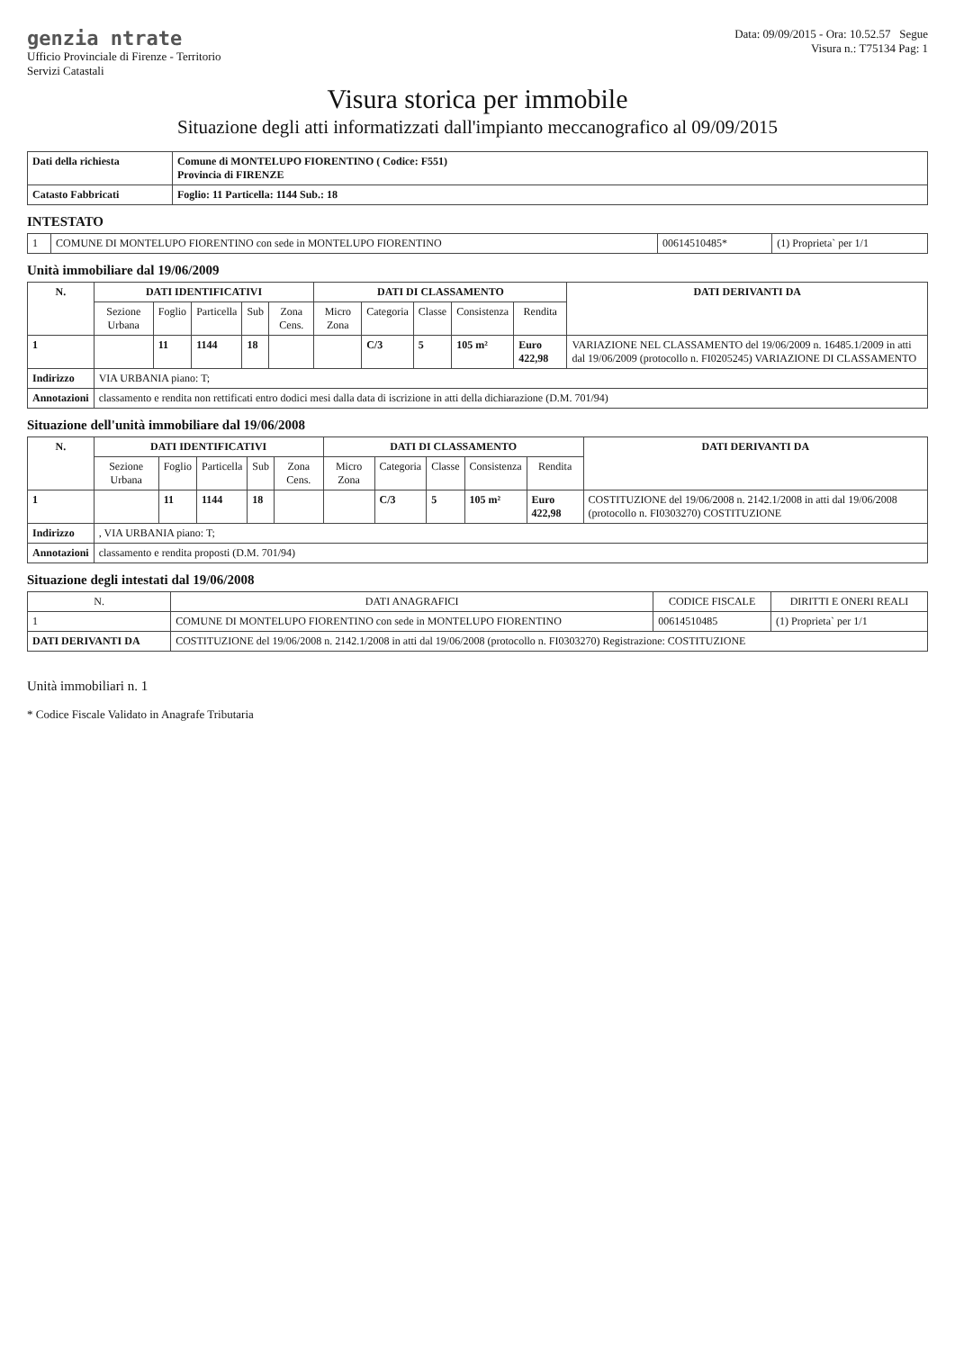genzia ntrate
Ufficio Provinciale di Firenze - Territorio
Servizi Catastali
Data: 09/09/2015 - Ora: 10.52.57 Segue
Visura n.: T75134 Pag: 1
Visura storica per immobile
Situazione degli atti informatizzati dall'impianto meccanografico al 09/09/2015
| Dati della richiesta | Comune di MONTELUPO FIORENTINO ( Codice: F551) Provincia di FIRENZE |
| Catasto Fabbricati | Foglio: 11 Particella: 1144 Sub.: 18 |
INTESTATO
| 1 | COMUNE DI MONTELUPO FIORENTINO con sede in MONTELUPO FIORENTINO | 00614510485* | (1) Proprieta` per 1/1 |
Unità immobiliare dal 19/06/2009
| N. | DATI IDENTIFICATIVI | | | | | DATI DI CLASSAMENTO | | | | | DATI DERIVANTI DA |
| --- | --- | --- | --- | --- | --- | --- | --- | --- | --- | --- | --- |
| | Sezione Urbana | Foglio | Particella | Sub | Zona Cens. | Micro Zona | Categoria | Classe | Consistenza | Rendita | |
| 1 | | 11 | 1144 | 18 | | | C/3 | 5 | 105 m² | Euro 422,98 | VARIAZIONE NEL CLASSAMENTO del 19/06/2009 n. 16485.1/2009 in atti dal 19/06/2009 (protocollo n. FI0205245) VARIAZIONE DI CLASSAMENTO |
| Indirizzo | VIA URBANIA piano: T; | | | | | | | | | | |
| Annotazioni | classamento e rendita non rettificati entro dodici mesi dalla data di iscrizione in atti della dichiarazione (D.M. 701/94) | | | | | | | | | | |
Situazione dell'unità immobiliare dal 19/06/2008
| N. | DATI IDENTIFICATIVI | | | | | DATI DI CLASSAMENTO | | | | | DATI DERIVANTI DA |
| --- | --- | --- | --- | --- | --- | --- | --- | --- | --- | --- | --- |
| | Sezione Urbana | Foglio | Particella | Sub | Zona Cens. | Micro Zona | Categoria | Classe | Consistenza | Rendita | |
| 1 | | 11 | 1144 | 18 | | | C/3 | 5 | 105 m² | Euro 422,98 | COSTITUZIONE del 19/06/2008 n. 2142.1/2008 in atti dal 19/06/2008 (protocollo n. FI0303270) COSTITUZIONE |
| Indirizzo | , VIA URBANIA piano: T; | | | | | | | | | | |
| Annotazioni | classamento e rendita proposti (D.M. 701/94) | | | | | | | | | | |
Situazione degli intestati dal 19/06/2008
| N. | DATI ANAGRAFICI | CODICE FISCALE | DIRITTI E ONERI REALI |
| --- | --- | --- | --- |
| 1 | COMUNE DI MONTELUPO FIORENTINO con sede in MONTELUPO FIORENTINO | 00614510485 | (1) Proprieta` per 1/1 |
| DATI DERIVANTI DA | COSTITUZIONE del 19/06/2008 n. 2142.1/2008 in atti dal 19/06/2008 (protocollo n. FI0303270) Registrazione: COSTITUZIONE | | |
Unità immobiliari n. 1
* Codice Fiscale Validato in Anagrafe Tributaria